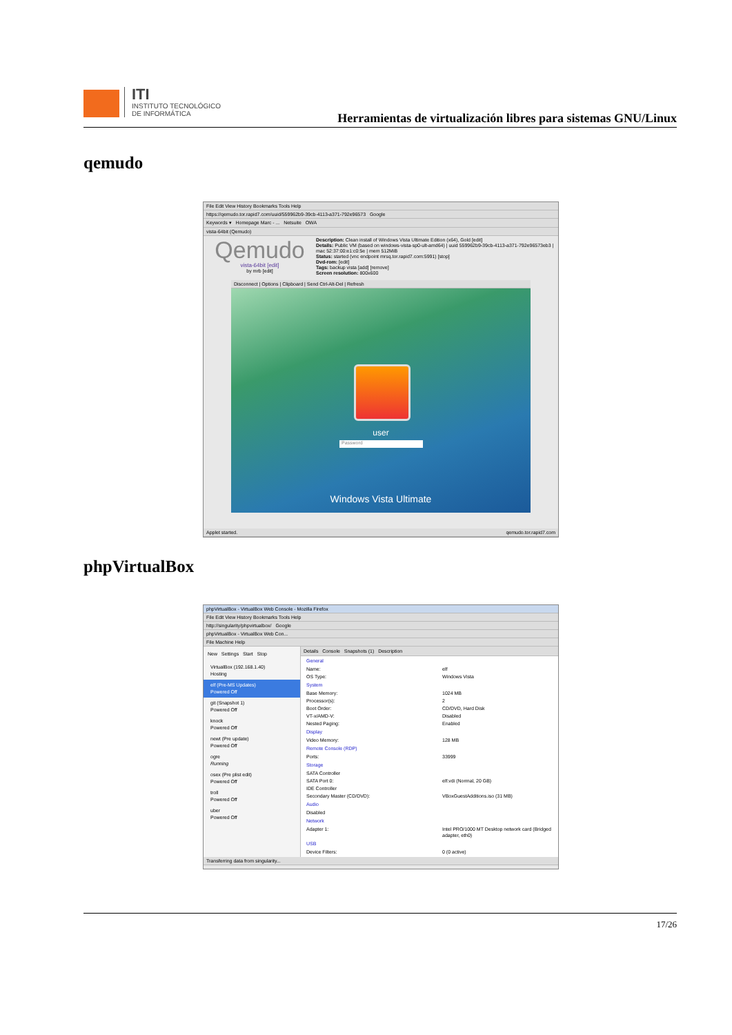ITI
INSTITUTO TECNOLÓGICO
DE INFORMÁTICA
Herramientas de virtualización libres para sistemas GNU/Linux
qemudo
File Edit View History Bookmarks Tools Help
https://qemudo.tor.rapid7.com/uuid/559962b9-39cb-4113-a371-792e96573 Google
Keywords ▾ Homepage Marc - ... Netsuite OWA
vista-64bit (Qemudo)
Qemudo
vista-64bit [edit]
by mrb [edit]
Description: Clean install of Windows Vista Ultimate Edition (x64), Gold [edit]
Details: Public VM (based on windows-vista-sp0-ult-amd64) | uuid 559962b9-39cb-4113-a371-792e96573eb3 |
mac 52:37:00:e1:c0:5e | mem 512MiB
Status: started (vnc endpoint mrsq.tor.rapid7.com:5991) [stop]
Dvd-rom: [edit]
Tags: backup vista [add] [remove]
Screen resolution: 800x600
Disconnect | Options | Clipboard | Send Ctrl-Alt-Del | Refresh
user
Password
Windows Vista Ultimate
Applet started. qemudo.tor.rapid7.com
phpVirtualBox
phpVirtualBox - VirtualBox Web Console - Mozilla Firefox
File Edit View History Bookmarks Tools Help
http://singularity/phpvirtualbox/ Google
phpVirtualBox - VirtualBox Web Con...
File Machine Help
New Settings Start Stop
VirtualBox (192.168.1.40)
Hosting
elf (Pre-MS Updates)
Powered Off
git (Snapshot 1)
Powered Off
knock
Powered Off
newt (Pre update)
Powered Off
ogre
Running
osex (Pre plist edit)
Powered Off
troll
Powered Off
uber
Powered Off
Details Console Snapshots (1) Description
General
Name: elf
OS Type: Windows Vista
System
Base Memory: 1024 MB
Processor(s): 2
Boot Order: CD/DVD, Hard Disk
VT-x/AMD-V: Disabled
Nested Paging: Enabled
Display
Video Memory: 128 MB
Remote Console (RDP)
Ports: 33999
Storage
SATA Controller
SATA Port 0: elf.vdi (Normal, 20 GB)
IDE Controller
Secondary Master (CD/DVD): VBoxGuestAdditions.iso (31 MB)
Audio
Disabled
Network
Adapter 1: Intel PRO/1000 MT Desktop network card (Bridged adapter, eth0)
USB
Device Filters: 0 (0 active)
Transferring data from singularity...
17/26